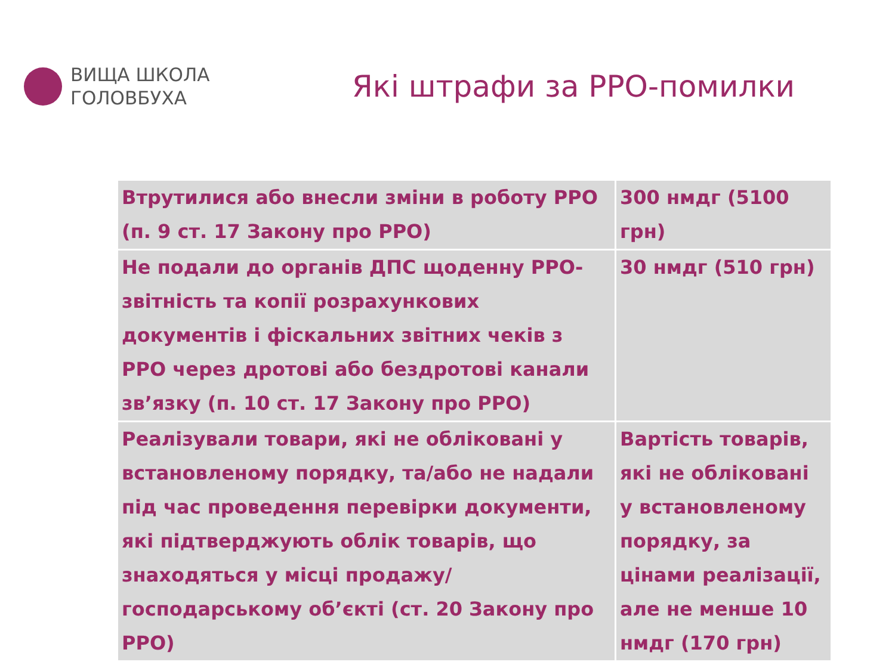ВИЩА ШКОЛА
ГОЛОВБУХА
Які штрафи за РРО-помилки
| Втрутилися або внесли зміни в роботу РРО (п. 9 ст. 17 Закону про РРО) | 300 нмдг (5100 грн) |
| Не подали до органів ДПС щоденну РРО-звітність та копії розрахункових документів і фіскальних звітних чеків з РРО через дротові або бездротові канали зв’язку (п. 10 ст. 17 Закону про РРО) | 30 нмдг (510 грн) |
| Реалізували товари, які не обліковані у встановленому порядку, та/або не надали під час проведення перевірки документи, які підтверджують облік товарів, що знаходяться у місці продажу/господарському об’єкті (ст. 20 Закону про РРО) | Вартість товарів, які не обліковані у встановленому порядку, за цінами реалізації, але не менше 10 нмдг (170 грн) |